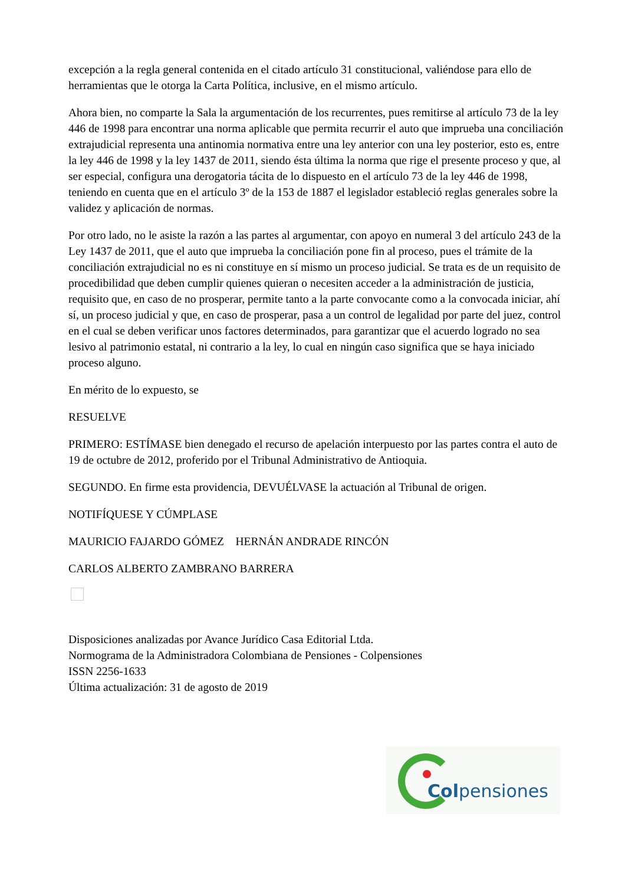excepción a la regla general contenida en el citado artículo 31 constitucional, valiéndose para ello de herramientas que le otorga la Carta Política, inclusive, en el mismo artículo.
Ahora bien, no comparte la Sala la argumentación de los recurrentes, pues remitirse al artículo 73 de la ley 446 de 1998 para encontrar una norma aplicable que permita recurrir el auto que imprueba una conciliación extrajudicial representa una antinomia normativa entre una ley anterior con una ley posterior, esto es, entre la ley 446 de 1998 y la ley 1437 de 2011, siendo ésta última la norma que rige el presente proceso y que, al ser especial, configura una derogatoria tácita de lo dispuesto en el artículo 73 de la ley 446 de 1998, teniendo en cuenta que en el artículo 3º de la 153 de 1887 el legislador estableció reglas generales sobre la validez y aplicación de normas.
Por otro lado, no le asiste la razón a las partes al argumentar, con apoyo en numeral 3 del artículo 243 de la Ley 1437 de 2011, que el auto que imprueba la conciliación pone fin al proceso, pues el trámite de la conciliación extrajudicial no es ni constituye en sí mismo un proceso judicial. Se trata es de un requisito de procedibilidad que deben cumplir quienes quieran o necesiten acceder a la administración de justicia, requisito que, en caso de no prosperar, permite tanto a la parte convocante como a la convocada iniciar, ahí sí, un proceso judicial y que, en caso de prosperar, pasa a un control de legalidad por parte del juez, control en el cual se deben verificar unos factores determinados, para garantizar que el acuerdo logrado no sea lesivo al patrimonio estatal, ni contrario a la ley, lo cual en ningún caso significa que se haya iniciado proceso alguno.
En mérito de lo expuesto, se
RESUELVE
PRIMERO: ESTÍMASE bien denegado el recurso de apelación interpuesto por las partes contra el auto de 19 de octubre de 2012, proferido por el Tribunal Administrativo de Antioquia.
SEGUNDO. En firme esta providencia, DEVUÉLVASE la actuación al Tribunal de origen.
NOTIFÍQUESE Y CÚMPLASE
MAURICIO FAJARDO GÓMEZ HERNÁN ANDRADE RINCÓN
CARLOS ALBERTO ZAMBRANO BARRERA
Disposiciones analizadas por Avance Jurídico Casa Editorial Ltda.
Normograma de la Administradora Colombiana de Pensiones - Colpensiones
ISSN 2256-1633
Última actualización: 31 de agosto de 2019
Colpensiones